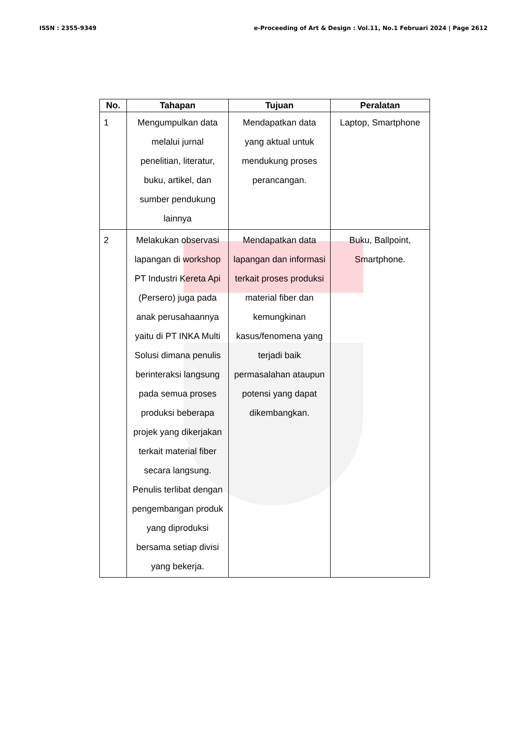ISSN : 2355-9349 e-Proceeding of Art & Design : Vol.11, No.1 Februari 2024 | Page 2612
| No. | Tahapan | Tujuan | Peralatan |
| --- | --- | --- | --- |
| 1 | Mengumpulkan data melalui jurnal penelitian, literatur, buku, artikel, dan sumber pendukung lainnya | Mendapatkan data yang aktual untuk mendukung proses perancangan. | Laptop, Smartphone |
| 2 | Melakukan observasi lapangan di workshop PT Industri Kereta Api (Persero) juga pada anak perusahaannya yaitu di PT INKA Multi Solusi dimana penulis berinteraksi langsung pada semua proses produksi beberapa projek yang dikerjakan terkait material fiber secara langsung. Penulis terlibat dengan pengembangan produk yang diproduksi bersama setiap divisi yang bekerja. | Mendapatkan data lapangan dan informasi terkait proses produksi material fiber dan kemungkinan kasus/fenomena yang terjadi baik permasalahan ataupun potensi yang dapat dikembangkan. | Buku, Ballpoint, Smartphone. |